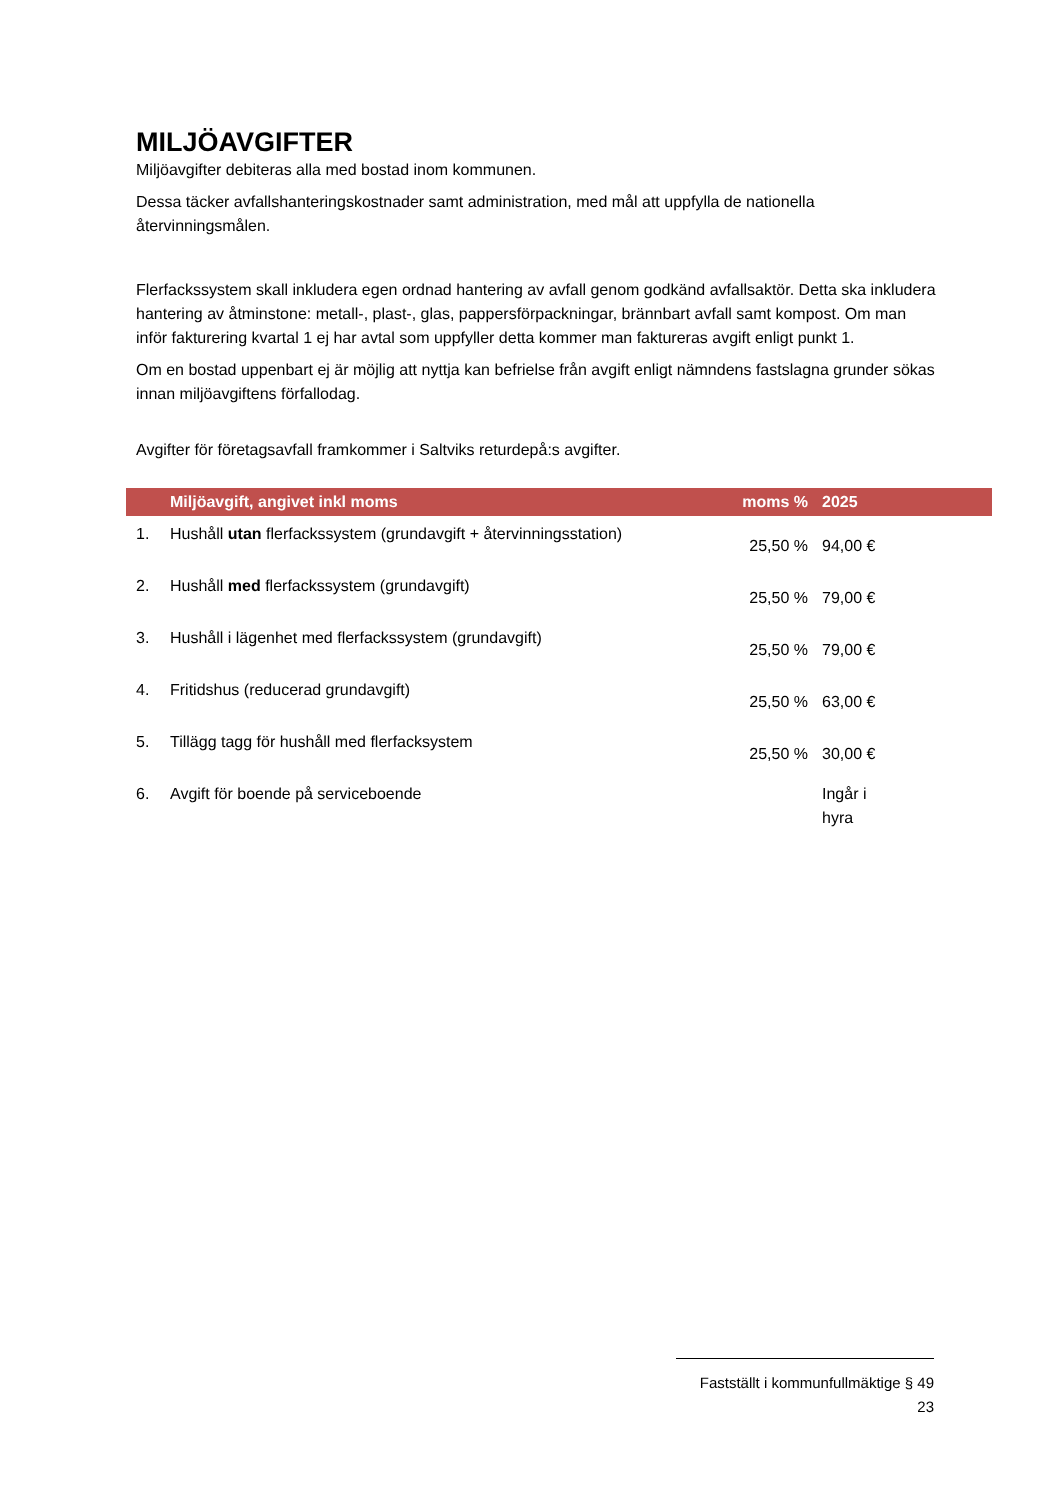MILJÖAVGIFTER
Miljöavgifter debiteras alla med bostad inom kommunen.
Dessa täcker avfallshanteringskostnader samt administration, med mål att uppfylla de nationella återvinningsmålen.
Flerfackssystem skall inkludera egen ordnad hantering av avfall genom godkänd avfallsaktör. Detta ska inkludera hantering av åtminstone: metall-, plast-, glas, pappersförpackningar, brännbart avfall samt kompost. Om man inför fakturering kvartal 1 ej har avtal som uppfyller detta kommer man faktureras avgift enligt punkt 1.
Om en bostad uppenbart ej är möjlig att nyttja kan befrielse från avgift enligt nämndens fastslagna grunder sökas innan miljöavgiftens förfallodag.
Avgifter för företagsavfall framkommer i Saltviks returdepå:s avgifter.
| | Miljöavgift, angivet inkl moms | moms % | 2025 |
| --- | --- | --- | --- |
| 1. | Hushåll utan flerfackssystem (grundavgift + återvinningsstation) | 25,50 % | 94,00 € |
| 2. | Hushåll med flerfackssystem (grundavgift) | 25,50 % | 79,00 € |
| 3. | Hushåll i lägenhet med flerfackssystem (grundavgift) | 25,50 % | 79,00 € |
| 4. | Fritidshus (reducerad grundavgift) | 25,50 % | 63,00 € |
| 5. | Tillägg tagg för hushåll med flerfacksystem | 25,50 % | 30,00 € |
| 6. | Avgift för boende på serviceboende | | Ingår i hyra |
Fastställt i kommunfullmäktige § 49
23